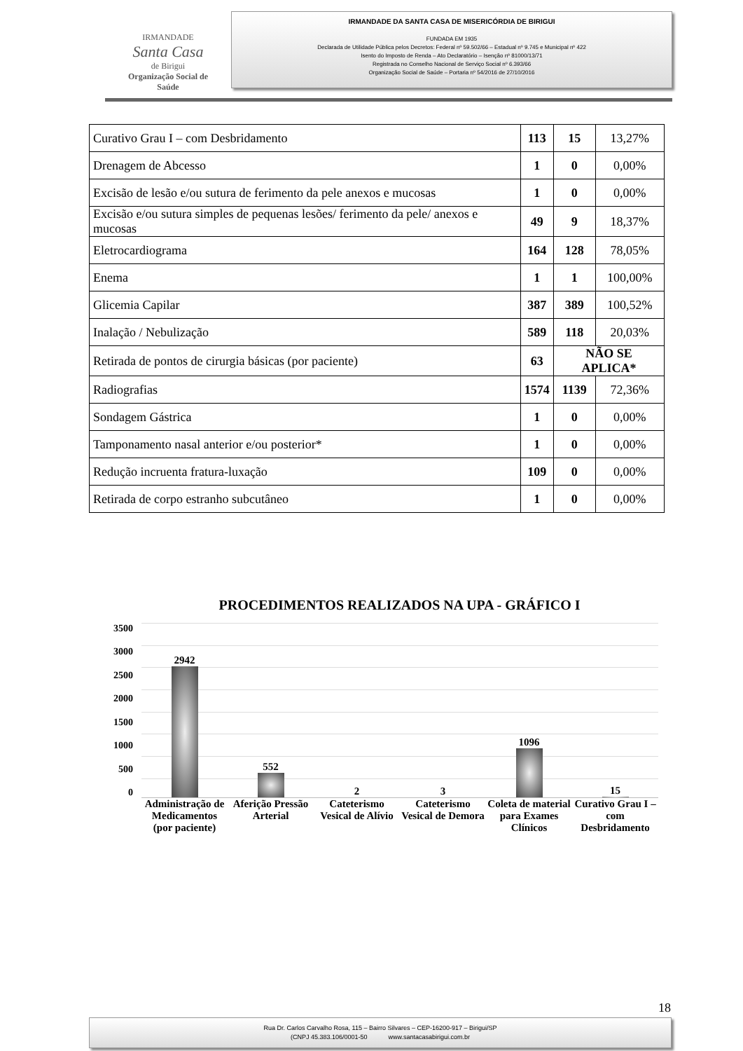IRMANDADE
Santa Casa
de Birigui
Organização Social de Saúde
IRMANDADE DA SANTA CASA DE MISERICÓRDIA DE BIRIGUI
FUNDADA EM 1935
Declarada de Utilidade Pública pelos Decretos: Federal nº 59.502/66 – Estadual nº 9.745 e Municipal nº 422
Isento do Imposto de Renda – Ato Declaratório – Isenção nº 81000/13/71
Registrada no Conselho Nacional de Serviço Social nº 6.393/66
Organização Social de Saúde – Portaria nº 54/2016 de 27/10/2016
| Curativo Grau I – com Desbridamento | 113 | 15 | 13,27% |
| Drenagem de Abcesso | 1 | 0 | 0,00% |
| Excisão de lesão e/ou sutura de ferimento da pele anexos e mucosas | 1 | 0 | 0,00% |
| Excisão e/ou sutura simples de pequenas lesões/ ferimento da pele/ anexos e mucosas | 49 | 9 | 18,37% |
| Eletrocardiograma | 164 | 128 | 78,05% |
| Enema | 1 | 1 | 100,00% |
| Glicemia Capilar | 387 | 389 | 100,52% |
| Inalação / Nebulização | 589 | 118 | 20,03% |
| Retirada de pontos de cirurgia básicas (por paciente) | 63 | NÃO SE APLICA* | |
| Radiografias | 1574 | 1139 | 72,36% |
| Sondagem Gástrica | 1 | 0 | 0,00% |
| Tamponamento nasal anterior e/ou posterior* | 1 | 0 | 0,00% |
| Redução incruenta fratura-luxação | 109 | 0 | 0,00% |
| Retirada de corpo estranho subcutâneo | 1 | 0 | 0,00% |
PROCEDIMENTOS REALIZADOS NA UPA - GRÁFICO I
3500
3000
2500
2000
1500
1000
500
0
2942 552 2 3 1096 15
Administração de Medicamentos (por paciente)
Aferição Pressão Arterial Cateterismo Vesical de Alívio Cateterismo Vesical de Demora Coleta de material para Exames Clínicos
Curativo Grau I – com Desbridamento
18
Rua Dr. Carlos Carvalho Rosa, 115 – Bairro Silvares – CEP-16200-917 – Birigui/SP
(CNPJ 45.383.106/0001-50 www.santacasabirigui.com.br